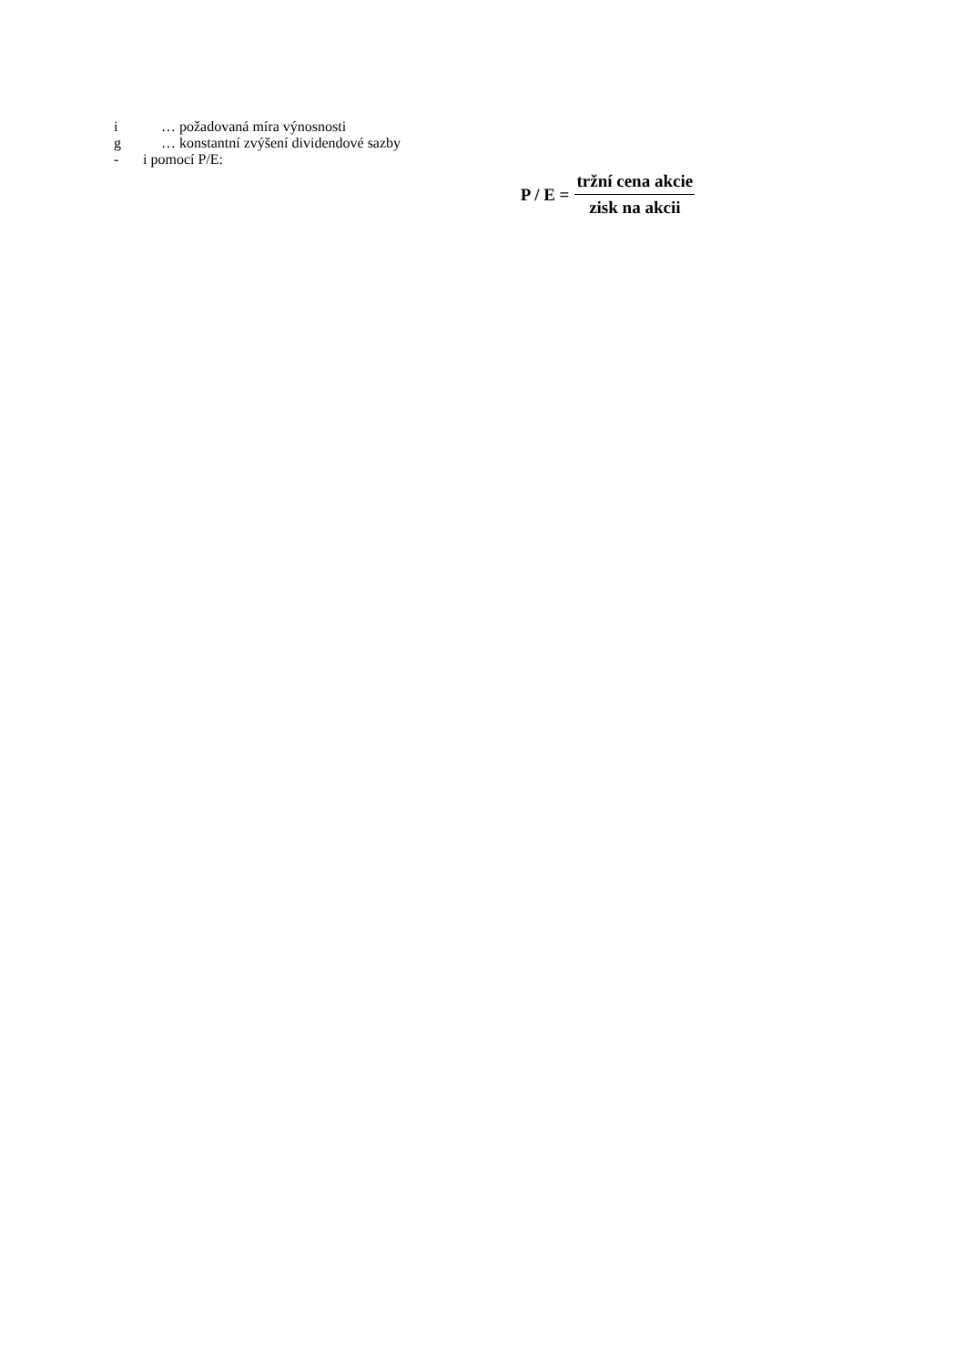i … požadovaná míra výnosnosti
g … konstantní zvýšení dividendové sazby
- i pomocí P/E:
P / E = tržní cena akcie zisk na akcii